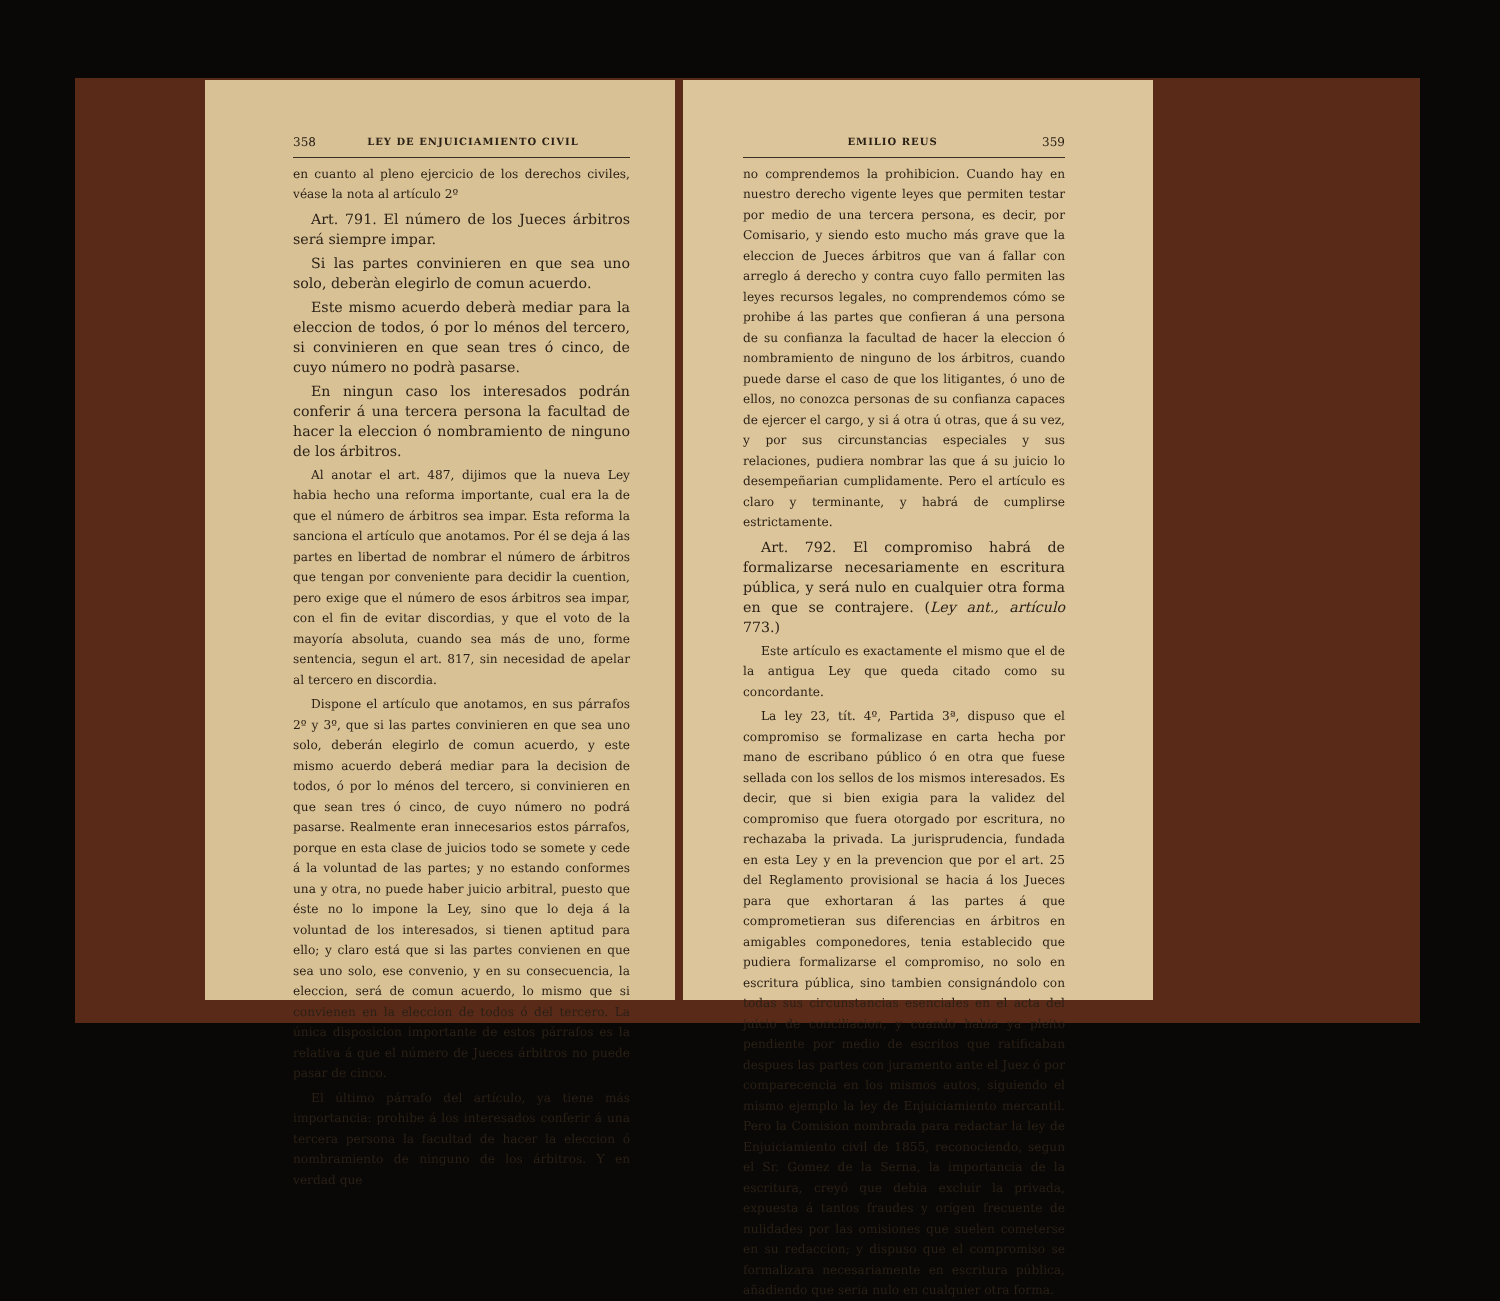358 LEY DE ENJUICIAMIENTO CIVIL
en cuanto al pleno ejercicio de los derechos civiles, véase la nota al artículo 2º
Art. 791. El número de los Jueces árbitros será siempre impar.
Si las partes convinieren en que sea uno solo, deberàn elegirlo de comun acuerdo.
Este mismo acuerdo deberà mediar para la eleccion de todos, ó por lo ménos del tercero, si convinieren en que sean tres ó cinco, de cuyo número no podrà pasarse.
En ningun caso los interesados podrán conferir á una tercera persona la facultad de hacer la eleccion ó nombramiento de ninguno de los árbitros.
Al anotar el art. 487, dijimos que la nueva Ley habia hecho una reforma importante, cual era la de que el número de árbitros sea impar. Esta reforma la sanciona el artículo que anotamos. Por él se deja á las partes en libertad de nombrar el número de árbitros que tengan por conveniente para decidir la cuention, pero exige que el número de esos árbitros sea impar, con el fin de evitar discordias, y que el voto de la mayoría absoluta, cuando sea más de uno, forme sentencia, segun el art. 817, sin necesidad de apelar al tercero en discordia.
Dispone el artículo que anotamos, en sus párrafos 2º y 3º, que si las partes convinieren en que sea uno solo, deberán elegirlo de comun acuerdo, y este mismo acuerdo deberá mediar para la decision de todos, ó por lo ménos del tercero, si convinieren en que sean tres ó cinco, de cuyo número no podrá pasarse. Realmente eran innecesarios estos párrafos, porque en esta clase de juicios todo se somete y cede á la voluntad de las partes; y no estando conformes una y otra, no puede haber juicio arbitral, puesto que éste no lo impone la Ley, sino que lo deja á la voluntad de los interesados, si tienen aptitud para ello; y claro está que si las partes convienen en que sea uno solo, ese convenio, y en su consecuencia, la eleccion, será de comun acuerdo, lo mismo que si convienen en la eleccion de todos ó del tercero. La única disposicion importante de estos párrafos es la relativa á que el número de Jueces árbitros no puede pasar de cinco.
El último párrafo del artículo, ya tiene más importancia: prohibe á los interesados conferir á una tercera persona la facultad de hacer la eleccion ó nombramiento de ninguno de los árbitros. Y en verdad que
EMILIO REUS 359
no comprendemos la prohibicion. Cuando hay en nuestro derecho vigente leyes que permiten testar por medio de una tercera persona, es decir, por Comisario, y siendo esto mucho más grave que la eleccion de Jueces árbitros que van á fallar con arreglo á derecho y contra cuyo fallo permiten las leyes recursos legales, no comprendemos cómo se prohibe á las partes que confieran á una persona de su confianza la facultad de hacer la eleccion ó nombramiento de ninguno de los árbitros, cuando puede darse el caso de que los litigantes, ó uno de ellos, no conozca personas de su confianza capaces de ejercer el cargo, y si á otra ú otras, que á su vez, y por sus circunstancias especiales y sus relaciones, pudiera nombrar las que á su juicio lo desempeñarian cumplidamente. Pero el artículo es claro y terminante, y habrá de cumplirse estrictamente.
Art. 792. El compromiso habrá de formalizarse necesariamente en escritura pública, y será nulo en cualquier otra forma en que se contrajere. (Ley ant., artículo 773.)
Este artículo es exactamente el mismo que el de la antigua Ley que queda citado como su concordante.
La ley 23, tít. 4º, Partida 3ª, dispuso que el compromiso se formalizase en carta hecha por mano de escribano público ó en otra que fuese sellada con los sellos de los mismos interesados. Es decir, que si bien exigia para la validez del compromiso que fuera otorgado por escritura, no rechazaba la privada. La jurisprudencia, fundada en esta Ley y en la prevencion que por el art. 25 del Reglamento provisional se hacia á los Jueces para que exhortaran á las partes á que comprometieran sus diferencias en árbitros en amigables componedores, tenia establecido que pudiera formalizarse el compromiso, no solo en escritura pública, sino tambien consignándolo con todas sus circunstancias esenciales en el acta del juicio de conciliacion, y cuando habia ya pleito pendiente por medio de escritos que ratificaban despues las partes con juramento ante el Juez ó por comparecencia en los mismos autos, siguiendo el mismo ejemplo la ley de Enjuiciamiento mercantil. Pero la Comision nombrada para redactar la ley de Enjuiciamiento civil de 1855, reconociendo, segun el Sr. Gomez de la Serna, la importancia de la escritura, creyó que debia excluir la privada, expuesta á tantos fraudes y orígen frecuente de nulidades por las omisiones que suelen cometerse en su redaccion; y dispuso que el compromiso se formalizara necesariamente en escritura pública, añadiendo que seria nulo en cualquier otra forma.